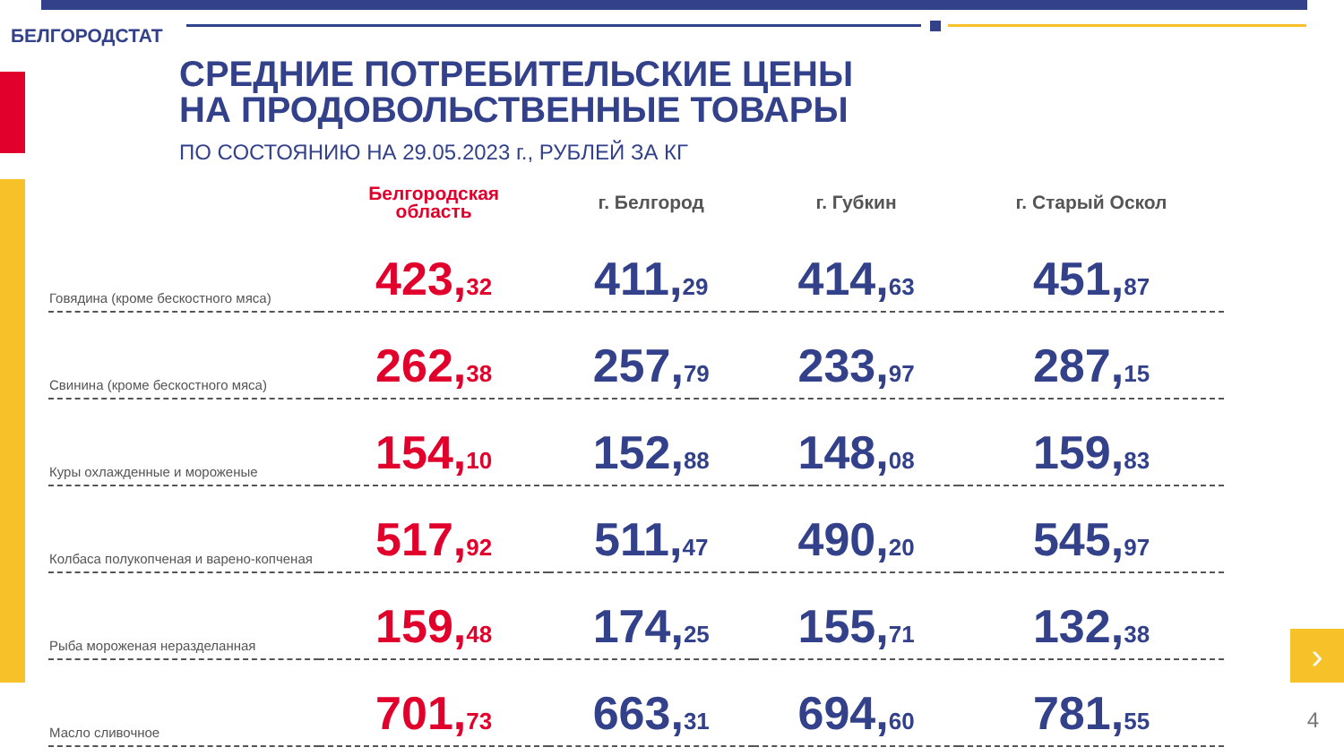›
БЕЛГОРОДСТАТ
СРЕДНИЕ ПОТРЕБИТЕЛЬСКИЕ ЦЕНЫ
НА ПРОДОВОЛЬСТВЕННЫЕ ТОВАРЫ
ПО СОСТОЯНИЮ НА 29.05.2023 г., РУБЛЕЙ ЗА КГ
| | Белгородская область | г. Белгород | г. Губкин | г. Старый Оскол |
| --- | --- | --- | --- | --- |
| Говядина (кроме бескостного мяса) | 423, 32 | 411, 29 | 414, 63 | 451, 87 |
| Свинина (кроме бескостного мяса) | 262, 38 | 257, 79 | 233, 97 | 287, 15 |
| Куры охлажденные и мороженые | 154, 10 | 152, 88 | 148, 08 | 159, 83 |
| Колбаса полукопченая и варено-копченая | 517, 92 | 511, 47 | 490, 20 | 545, 97 |
| Рыба мороженая неразделанная | 159, 48 | 174, 25 | 155, 71 | 132, 38 |
| Масло сливочное | 701, 73 | 663, 31 | 694, 60 | 781, 55 |
4